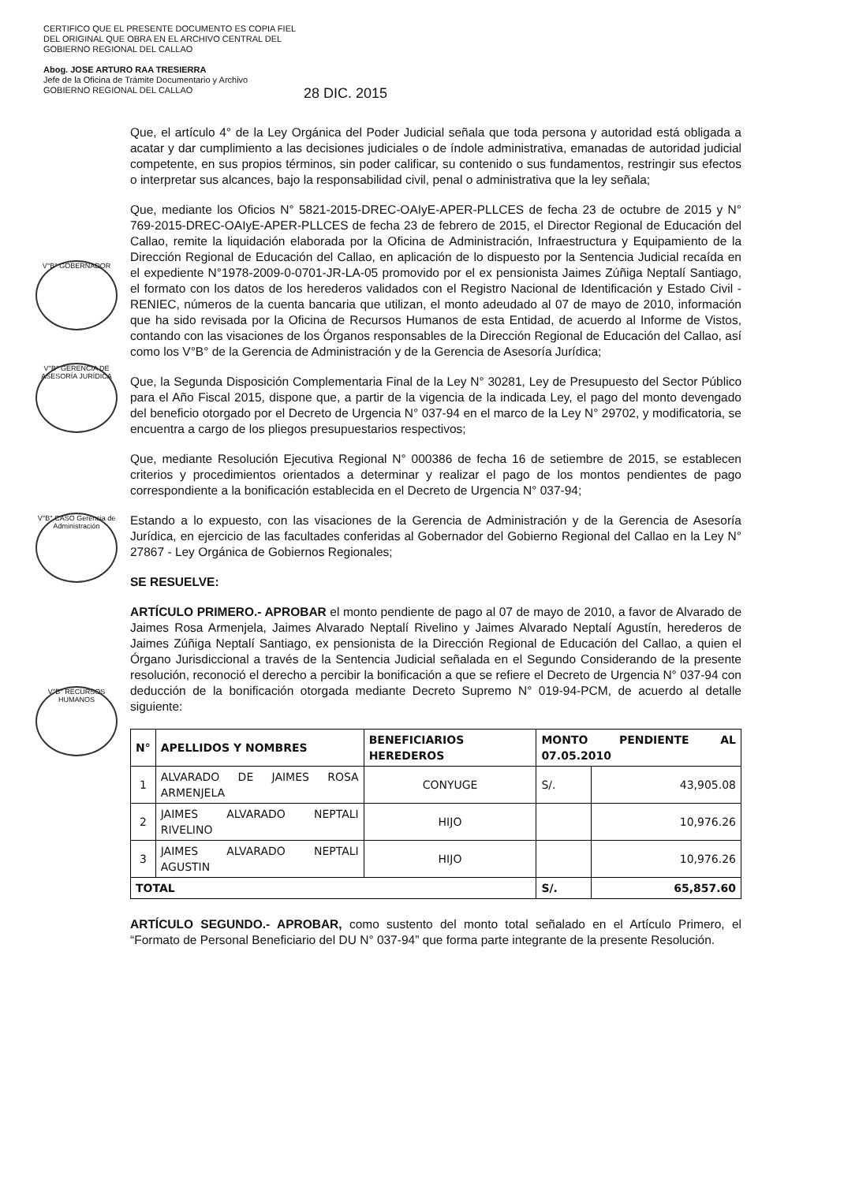CERTIFICO QUE EL PRESENTE DOCUMENTO ES COPIA FIEL DEL ORIGINAL QUE OBRA EN EL ARCHIVO CENTRAL DEL GOBIERNO REGIONAL DEL CALLAO
Abog. JOSE ARTURO RAA TRESIERRA
Jefe de la Oficina de Trámite Documentario y Archivo
GOBIERNO REGIONAL DEL CALLAO
28 DIC. 2015
V°B° GOBERNADOR
V°B° GERENCIA DE ASESORÍA JURÍDICA
V°B° CASO Gerencia de Administración
V°B° RECURSOS HUMANOS
Que, el artículo 4° de la Ley Orgánica del Poder Judicial señala que toda persona y autoridad está obligada a acatar y dar cumplimiento a las decisiones judiciales o de índole administrativa, emanadas de autoridad judicial competente, en sus propios términos, sin poder calificar, su contenido o sus fundamentos, restringir sus efectos o interpretar sus alcances, bajo la responsabilidad civil, penal o administrativa que la ley señala;
Que, mediante los Oficios N° 5821-2015-DREC-OAIyE-APER-PLLCES de fecha 23 de octubre de 2015 y N° 769-2015-DREC-OAIyE-APER-PLLCES de fecha 23 de febrero de 2015, el Director Regional de Educación del Callao, remite la liquidación elaborada por la Oficina de Administración, Infraestructura y Equipamiento de la Dirección Regional de Educación del Callao, en aplicación de lo dispuesto por la Sentencia Judicial recaída en el expediente N°1978-2009-0-0701-JR-LA-05 promovido por el ex pensionista Jaimes Zúñiga Neptalí Santiago, el formato con los datos de los herederos validados con el Registro Nacional de Identificación y Estado Civil - RENIEC, números de la cuenta bancaria que utilizan, el monto adeudado al 07 de mayo de 2010, información que ha sido revisada por la Oficina de Recursos Humanos de esta Entidad, de acuerdo al Informe de Vistos, contando con las visaciones de los Órganos responsables de la Dirección Regional de Educación del Callao, así como los V°B° de la Gerencia de Administración y de la Gerencia de Asesoría Jurídica;
Que, la Segunda Disposición Complementaria Final de la Ley N° 30281, Ley de Presupuesto del Sector Público para el Año Fiscal 2015, dispone que, a partir de la vigencia de la indicada Ley, el pago del monto devengado del beneficio otorgado por el Decreto de Urgencia N° 037-94 en el marco de la Ley N° 29702, y modificatoria, se encuentra a cargo de los pliegos presupuestarios respectivos;
Que, mediante Resolución Ejecutiva Regional N° 000386 de fecha 16 de setiembre de 2015, se establecen criterios y procedimientos orientados a determinar y realizar el pago de los montos pendientes de pago correspondiente a la bonificación establecida en el Decreto de Urgencia N° 037-94;
Estando a lo expuesto, con las visaciones de la Gerencia de Administración y de la Gerencia de Asesoría Jurídica, en ejercicio de las facultades conferidas al Gobernador del Gobierno Regional del Callao en la Ley N° 27867 - Ley Orgánica de Gobiernos Regionales;
SE RESUELVE:
ARTÍCULO PRIMERO.- APROBAR el monto pendiente de pago al 07 de mayo de 2010, a favor de Alvarado de Jaimes Rosa Armenjela, Jaimes Alvarado Neptalí Rivelino y Jaimes Alvarado Neptalí Agustín, herederos de Jaimes Zúñiga Neptalí Santiago, ex pensionista de la Dirección Regional de Educación del Callao, a quien el Órgano Jurisdiccional a través de la Sentencia Judicial señalada en el Segundo Considerando de la presente resolución, reconoció el derecho a percibir la bonificación a que se refiere el Decreto de Urgencia N° 037-94 con deducción de la bonificación otorgada mediante Decreto Supremo N° 019-94-PCM, de acuerdo al detalle siguiente:
| N° | APELLIDOS Y NOMBRES | BENEFICIARIOS HEREDEROS | MONTO PENDIENTE AL 07.05.2010 | |
| --- | --- | --- | --- | --- |
| 1 | ALVARADO DE JAIMES ROSA ARMENJELA | CONYUGE | S/. | 43,905.08 |
| 2 | JAIMES ALVARADO NEPTALI RIVELINO | HIJO | | 10,976.26 |
| 3 | JAIMES ALVARADO NEPTALI AGUSTIN | HIJO | | 10,976.26 |
| TOTAL | | | S/. | 65,857.60 |
ARTÍCULO SEGUNDO.- APROBAR, como sustento del monto total señalado en el Artículo Primero, el “Formato de Personal Beneficiario del DU N° 037-94” que forma parte integrante de la presente Resolución.